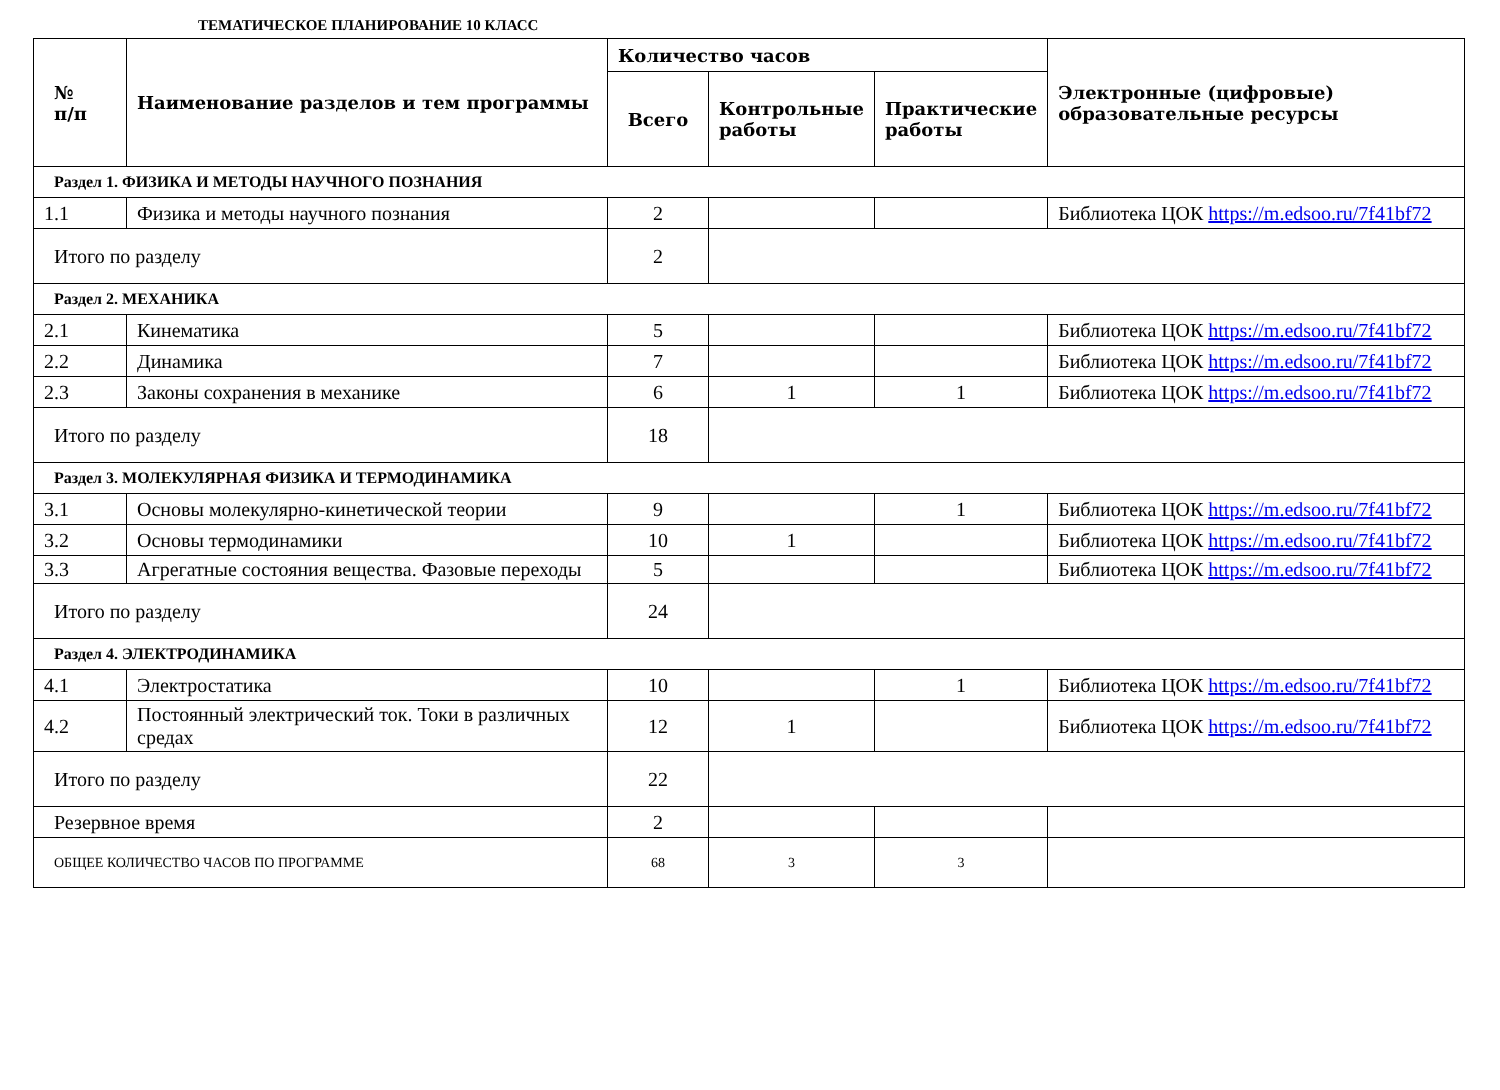ТЕМАТИЧЕСКОЕ ПЛАНИРОВАНИЕ 10 КЛАСС
| № п/п | Наименование разделов и тем программы | Количество часов | | | Электронные (цифровые) образовательные ресурсы |
| --- | --- | --- | --- | --- | --- |
| | | Всего | Контрольные работы | Практические работы | |
| Раздел 1. ФИЗИКА И МЕТОДЫ НАУЧНОГО ПОЗНАНИЯ | | | | | |
| 1.1 | Физика и методы научного познания | 2 | | | Библиотека ЦОК https://m.edsoo.ru/7f41bf72 |
| Итого по разделу | | 2 | | | |
| Раздел 2. МЕХАНИКА | | | | | |
| 2.1 | Кинематика | 5 | | | Библиотека ЦОК https://m.edsoo.ru/7f41bf72 |
| 2.2 | Динамика | 7 | | | Библиотека ЦОК https://m.edsoo.ru/7f41bf72 |
| 2.3 | Законы сохранения в механике | 6 | 1 | 1 | Библиотека ЦОК https://m.edsoo.ru/7f41bf72 |
| Итого по разделу | | 18 | | | |
| Раздел 3. МОЛЕКУЛЯРНАЯ ФИЗИКА И ТЕРМОДИНАМИКА | | | | | |
| 3.1 | Основы молекулярно-кинетической теории | 9 | | 1 | Библиотека ЦОК https://m.edsoo.ru/7f41bf72 |
| 3.2 | Основы термодинамики | 10 | 1 | | Библиотека ЦОК https://m.edsoo.ru/7f41bf72 |
| 3.3 | Агрегатные состояния вещества. Фазовые переходы | 5 | | | Библиотека ЦОК https://m.edsoo.ru/7f41bf72 |
| Итого по разделу | | 24 | | | |
| Раздел 4. ЭЛЕКТРОДИНАМИКА | | | | | |
| 4.1 | Электростатика | 10 | | 1 | Библиотека ЦОК https://m.edsoo.ru/7f41bf72 |
| 4.2 | Постоянный электрический ток. Токи в различных средах | 12 | 1 | | Библиотека ЦОК https://m.edsoo.ru/7f41bf72 |
| Итого по разделу | | 22 | | | |
| Резервное время | | 2 | | | |
| ОБЩЕЕ КОЛИЧЕСТВО ЧАСОВ ПО ПРОГРАММЕ | | 68 | 3 | 3 | |